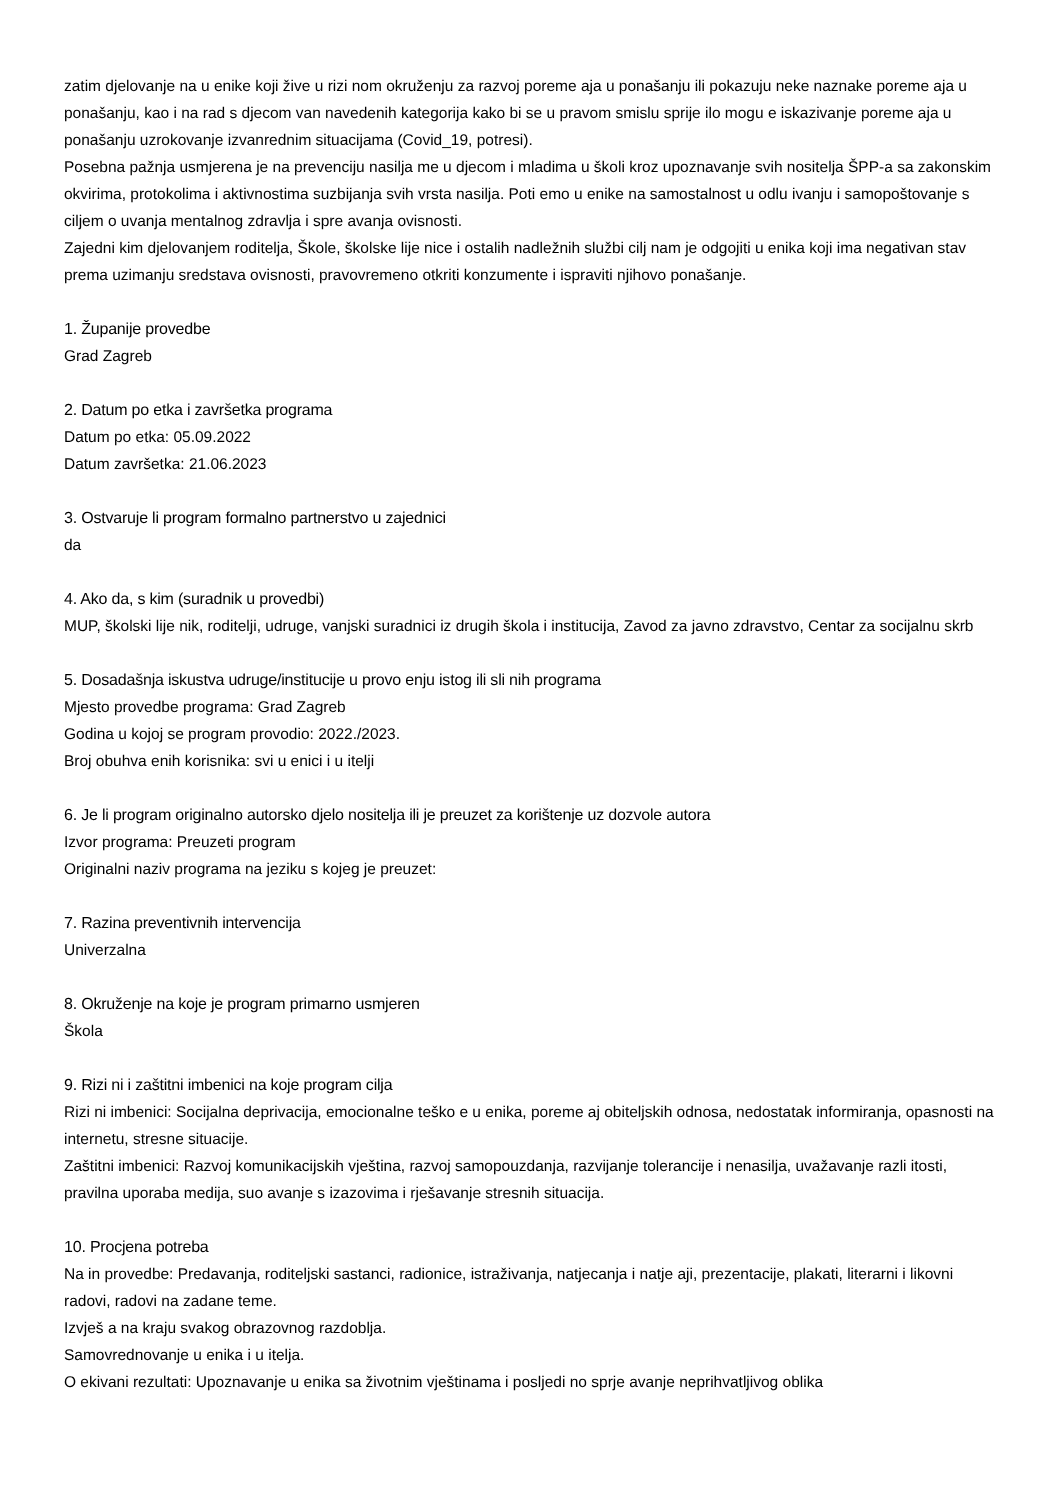zatim djelovanje na u enike koji žive u rizi nom okruženju za razvoj poreme aja u ponašanju ili pokazuju neke naznake poreme aja u ponašanju, kao i na rad s djecom van navedenih kategorija kako bi se u pravom smislu sprije ilo mogu e iskazivanje poreme aja u ponašanju uzrokovanje izvanrednim situacijama (Covid_19, potresi).
Posebna pažnja usmjerena je na prevenciju nasilja me u djecom i mladima u školi kroz upoznavanje svih nositelja ŠPP-a sa zakonskim okvirima, protokolima i aktivnostima suzbijanja svih vrsta nasilja. Poti emo u enike na samostalnost u odlu ivanju i samopoštovanje s ciljem o uvanja mentalnog zdravlja i spre avanja ovisnosti.
Zajedni kim djelovanjem roditelja, Škole, školske lije nice i ostalih nadležnih službi cilj nam je odgojiti u enika koji ima negativan stav prema uzimanju sredstava ovisnosti, pravovremeno otkriti konzumente i ispraviti njihovo ponašanje.
1. Županije provedbe
Grad Zagreb
2. Datum po etka i završetka programa
Datum po etka: 05.09.2022
Datum završetka: 21.06.2023
3. Ostvaruje li program formalno partnerstvo u zajednici
da
4. Ako da, s kim (suradnik u provedbi)
MUP, školski lije nik, roditelji, udruge, vanjski suradnici iz drugih škola i institucija, Zavod za javno zdravstvo, Centar za socijalnu skrb
5. Dosadašnja iskustva udruge/institucije u provo enju istog ili sli nih programa
Mjesto provedbe programa: Grad Zagreb
Godina u kojoj se program provodio: 2022./2023.
Broj obuhva enih korisnika: svi u enici i u itelji
6. Je li program originalno autorsko djelo nositelja ili je preuzet za korištenje uz dozvole autora
Izvor programa: Preuzeti program
Originalni naziv programa na jeziku s kojeg je preuzet:
7. Razina preventivnih intervencija
Univerzalna
8. Okruženje na koje je program primarno usmjeren
Škola
9. Rizi ni i zaštitni imbenici na koje program cilja
Rizi ni imbenici: Socijalna deprivacija, emocionalne teško e u enika, poreme aj obiteljskih odnosa, nedostatak informiranja, opasnosti na internetu, stresne situacije.
Zaštitni imbenici: Razvoj komunikacijskih vještina, razvoj samopouzdanja, razvijanje tolerancije i nenasilja, uvažavanje razli itosti, pravilna uporaba medija, suo avanje s izazovima i rješavanje stresnih situacija.
10. Procjena potreba
Na in provedbe: Predavanja, roditeljski sastanci, radionice, istraživanja, natjecanja i natje aji, prezentacije, plakati, literarni i likovni radovi, radovi na zadane teme.
Izvješ a na kraju svakog obrazovnog razdoblja.
Samovrednovanje u enika i u itelja.
O ekivani rezultati: Upoznavanje u enika sa životnim vještinama i posljedi no sprje avanje neprihvatljivog oblika